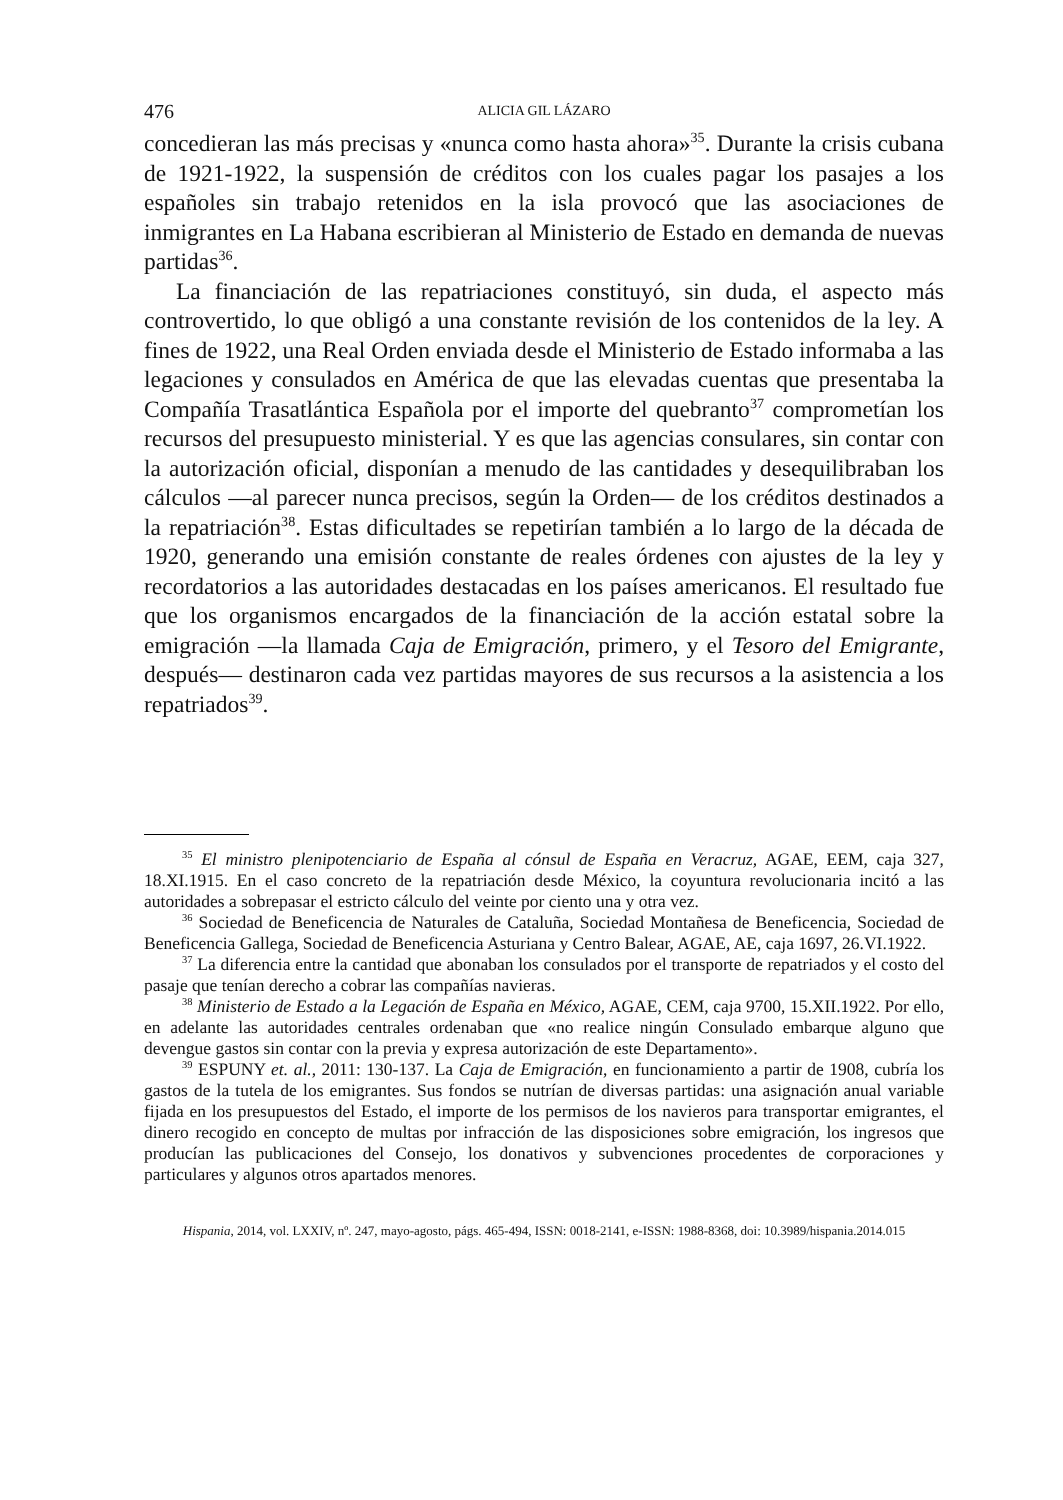476 ALICIA GIL LÁZARO
concedieran las más precisas y «nunca como hasta ahora»<sup>35</sup>. Durante la crisis cubana de 1921-1922, la suspensión de créditos con los cuales pagar los pasajes a los españoles sin trabajo retenidos en la isla provocó que las asociaciones de inmigrantes en La Habana escribieran al Ministerio de Estado en demanda de nuevas partidas<sup>36</sup>.
La financiación de las repatriaciones constituyó, sin duda, el aspecto más controvertido, lo que obligó a una constante revisión de los contenidos de la ley. A fines de 1922, una Real Orden enviada desde el Ministerio de Estado informaba a las legaciones y consulados en América de que las elevadas cuentas que presentaba la Compañía Trasatlántica Española por el importe del quebranto<sup>37</sup> comprometían los recursos del presupuesto ministerial. Y es que las agencias consulares, sin contar con la autorización oficial, disponían a menudo de las cantidades y desequilibraban los cálculos —al parecer nunca precisos, según la Orden— de los créditos destinados a la repatriación<sup>38</sup>. Estas dificultades se repetirían también a lo largo de la década de 1920, generando una emisión constante de reales órdenes con ajustes de la ley y recordatorios a las autoridades destacadas en los países americanos. El resultado fue que los organismos encargados de la financiación de la acción estatal sobre la emigración —la llamada Caja de Emigración, primero, y el Tesoro del Emigrante, después— destinaron cada vez partidas mayores de sus recursos a la asistencia a los repatriados<sup>39</sup>.
<sup>35</sup> El ministro plenipotenciario de España al cónsul de España en Veracruz, AGAE, EEM, caja 327, 18.XI.1915. En el caso concreto de la repatriación desde México, la coyuntura revolucionaria incitó a las autoridades a sobrepasar el estricto cálculo del veinte por ciento una y otra vez.
<sup>36</sup> Sociedad de Beneficencia de Naturales de Cataluña, Sociedad Montañesa de Beneficencia, Sociedad de Beneficencia Gallega, Sociedad de Beneficencia Asturiana y Centro Balear, AGAE, AE, caja 1697, 26.VI.1922.
<sup>37</sup> La diferencia entre la cantidad que abonaban los consulados por el transporte de repatriados y el costo del pasaje que tenían derecho a cobrar las compañías navieras.
<sup>38</sup> Ministerio de Estado a la Legación de España en México, AGAE, CEM, caja 9700, 15.XII.1922. Por ello, en adelante las autoridades centrales ordenaban que «no realice ningún Consulado embarque alguno que devengue gastos sin contar con la previa y expresa autorización de este Departamento».
<sup>39</sup> ESPUNY et. al., 2011: 130-137. La Caja de Emigración, en funcionamiento a partir de 1908, cubría los gastos de la tutela de los emigrantes. Sus fondos se nutrían de diversas partidas: una asignación anual variable fijada en los presupuestos del Estado, el importe de los permisos de los navieros para transportar emigrantes, el dinero recogido en concepto de multas por infracción de las disposiciones sobre emigración, los ingresos que producían las publicaciones del Consejo, los donativos y subvenciones procedentes de corporaciones y particulares y algunos otros apartados menores.
Hispania, 2014, vol. LXXIV, nº. 247, mayo-agosto, págs. 465-494, ISSN: 0018-2141, e-ISSN: 1988-8368, doi: 10.3989/hispania.2014.015